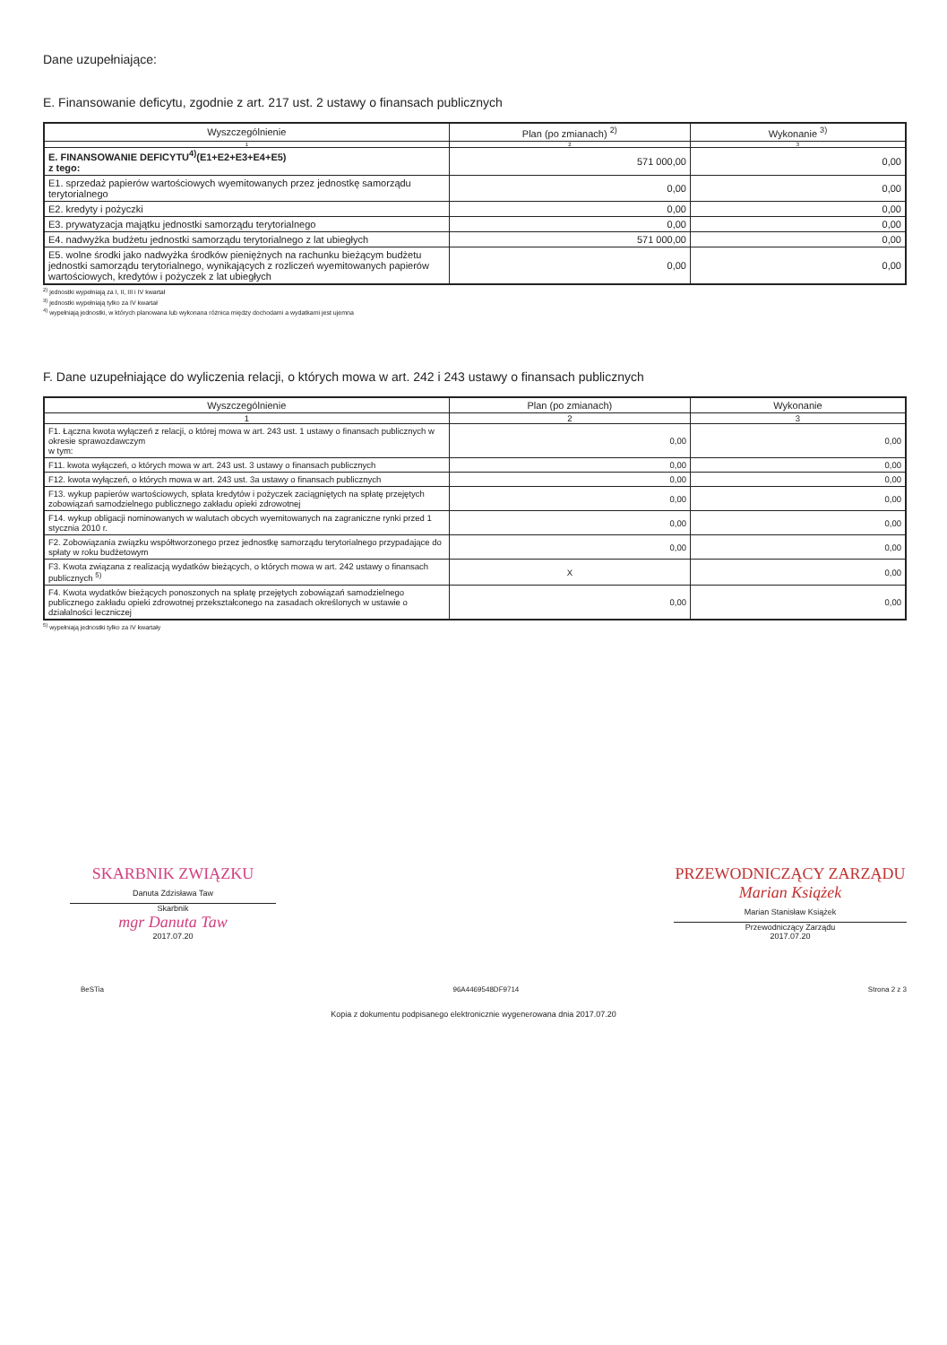Dane uzupełniające:
E. Finansowanie deficytu, zgodnie z art. 217 ust. 2 ustawy o finansach publicznych
| Wyszczególnienie | Plan (po zmianach) <sup>2)</sup> | Wykonanie <sup>3)</sup> |
| --- | --- | --- |
| 1 | 2 | 3 |
| E. FINANSOWANIE DEFICYTU<sup>4)</sup>(E1+E2+E3+E4+E5) z tego: | 571 000,00 | 0,00 |
| E1. sprzedaż papierów wartościowych wyemitowanych przez jednostkę samorządu terytorialnego | 0,00 | 0,00 |
| E2. kredyty i pożyczki | 0,00 | 0,00 |
| E3. prywatyzacja majątku jednostki samorządu terytorialnego | 0,00 | 0,00 |
| E4. nadwyżka budżetu jednostki samorządu terytorialnego z lat ubiegłych | 571 000,00 | 0,00 |
| E5. wolne środki jako nadwyżka środków pieniężnych na rachunku bieżącym budżetu jednostki samorządu terytorialnego, wynikających z rozliczeń wyemitowanych papierów wartościowych, kredytów i pożyczek z lat ubiegłych | 0,00 | 0,00 |
<sup>2)</sup> jednostki wypełniają za I, II, III i IV kwartał
<sup>3)</sup> jednostki wypełniają tylko za IV kwartał
<sup>4)</sup> wypełniają jednostki, w których planowana lub wykonana różnica między dochodami a wydatkami jest ujemna
F. Dane uzupełniające do wyliczenia relacji, o których mowa w art. 242 i 243 ustawy o finansach publicznych
| Wyszczególnienie | Plan (po zmianach) | Wykonanie |
| --- | --- | --- |
| 1 | 2 | 3 |
| F1. Łączna kwota wyłączeń z relacji, o której mowa w art. 243 ust. 1 ustawy o finansach publicznych w okresie sprawozdawczym w tym: | 0,00 | 0,00 |
| F11. kwota wyłączeń, o których mowa w art. 243 ust. 3 ustawy o finansach publicznych | 0,00 | 0,00 |
| F12. kwota wyłączeń, o których mowa w art. 243 ust. 3a ustawy o finansach publicznych | 0,00 | 0,00 |
| F13. wykup papierów wartościowych, spłata kredytów i pożyczek zaciągniętych na spłatę przejętych zobowiązań samodzielnego publicznego zakładu opieki zdrowotnej | 0,00 | 0,00 |
| F14. wykup obligacji nominowanych w walutach obcych wyemitowanych na zagraniczne rynki przed 1 stycznia 2010 r. | 0,00 | 0,00 |
| F2. Zobowiązania związku współtworzonego przez jednostkę samorządu terytorialnego przypadające do spłaty w roku budżetowym | 0,00 | 0,00 |
| F3. Kwota związana z realizacją wydatków bieżących, o których mowa w art. 242 ustawy o finansach publicznych <sup>5)</sup> | X | 0,00 |
| F4. Kwota wydatków bieżących ponoszonych na spłatę przejętych zobowiązań samodzielnego publicznego zakładu opieki zdrowotnej przekształconego na zasadach określonych w ustawie o działalności leczniczej | 0,00 | 0,00 |
<sup>5)</sup> wypełniają jednostki tylko za IV kwartały
SKARBNIK ZWIĄZKU
Danuta Zdzisława Taw
Skarbnik
mgr Danuta Taw
2017.07.20
PRZEWODNICZĄCY ZARZĄDU
Marian Książek
Marian Stanisław Książek
Przewodniczący Zarządu
2017.07.20
BeSTia 96A4469548DF9714 Strona 2 z 3
Kopia z dokumentu podpisanego elektronicznie wygenerowana dnia 2017.07.20